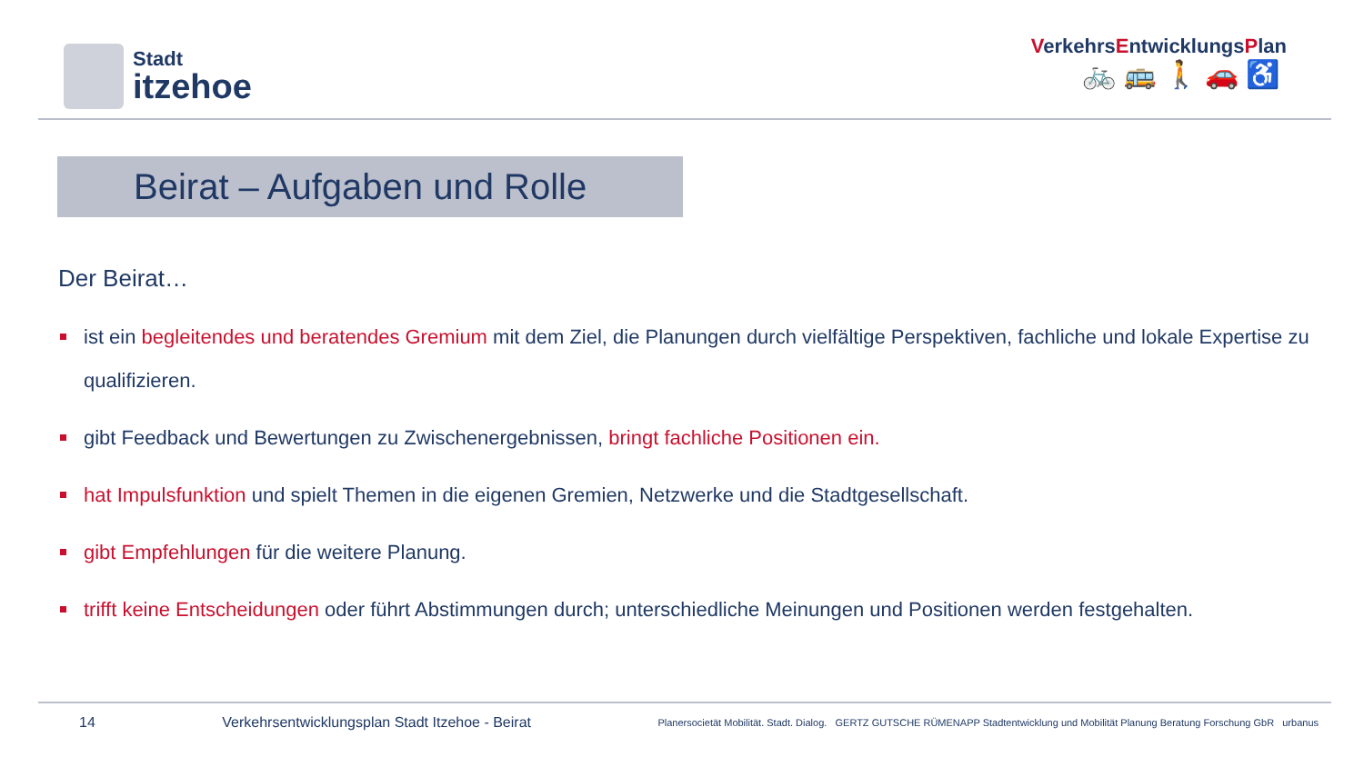Stadt
itzehoe
VerkehrsEntwicklungsPlan
🚲🚌🚶🚗♿
Beirat – Aufgaben und Rolle
Der Beirat…
ist ein begleitendes und beratendes Gremium mit dem Ziel, die Planungen durch vielfältige Perspektiven, fachliche und lokale Expertise zu qualifizieren.
gibt Feedback und Bewertungen zu Zwischenergebnissen, bringt fachliche Positionen ein.
hat Impulsfunktion und spielt Themen in die eigenen Gremien, Netzwerke und die Stadtgesellschaft.
gibt Empfehlungen für die weitere Planung.
trifft keine Entscheidungen oder führt Abstimmungen durch; unterschiedliche Meinungen und Positionen werden festgehalten.
14 Verkehrsentwicklungsplan Stadt Itzehoe - Beirat Planersocietät Mobilität. Stadt. Dialog. GERTZ GUTSCHE RÜMENAPP Stadtentwicklung und Mobilität Planung Beratung Forschung GbR urbanus